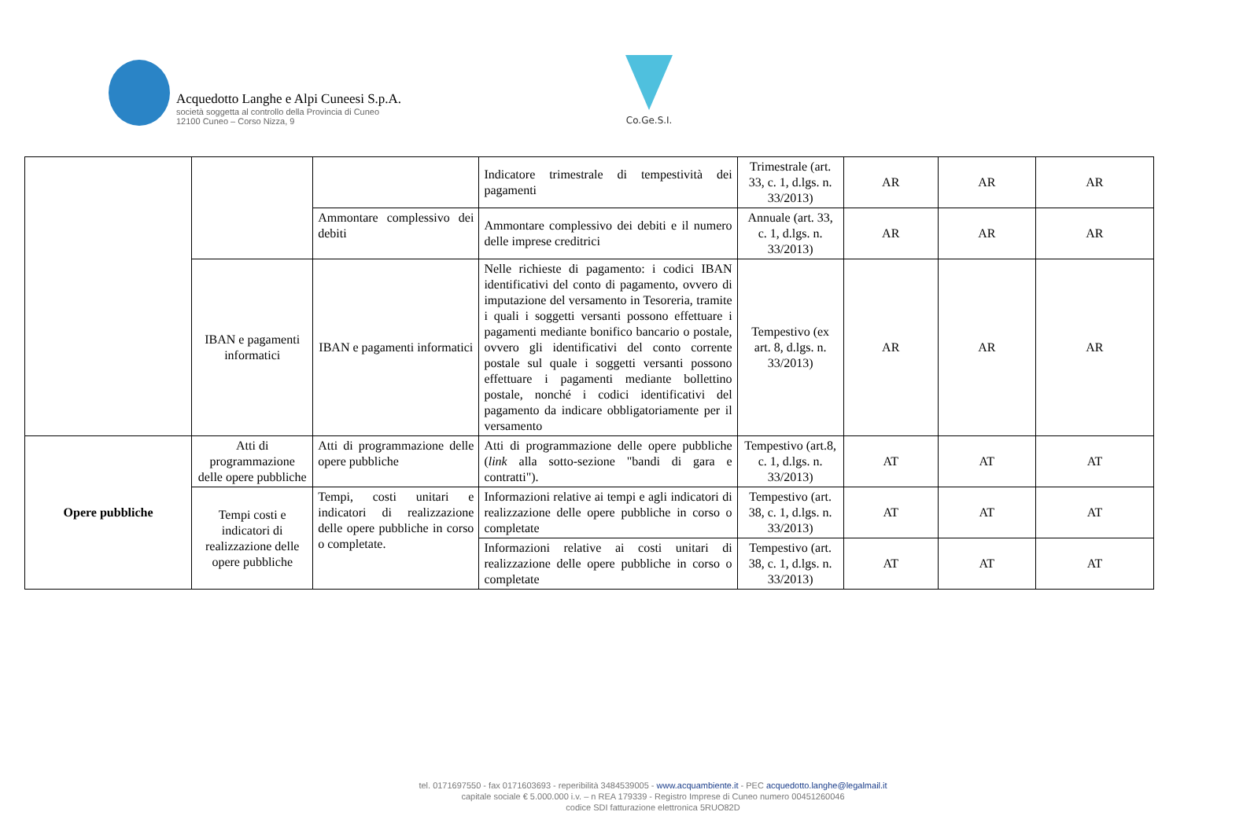Acquedotto Langhe e Alpi Cuneesi S.p.A.
società soggetta al controllo della Provincia di Cuneo
12100 Cuneo – Corso Nizza, 9
Co.Ge.S.I.
| | | | Indicatore trimestrale di tempestività dei pagamenti | Trimestrale (art. 33, c. 1, d.lgs. n. 33/2013) | AR | AR | AR |
| | | Ammontare complessivo dei debiti | Ammontare complessivo dei debiti e il numero delle imprese creditrici | Annuale (art. 33, c. 1, d.lgs. n. 33/2013) | AR | AR | AR |
| | IBAN e pagamenti informatici | IBAN e pagamenti informatici | Nelle richieste di pagamento: i codici IBAN identificativi del conto di pagamento, ovvero di imputazione del versamento in Tesoreria, tramite i quali i soggetti versanti possono effettuare i pagamenti mediante bonifico bancario o postale, ovvero gli identificativi del conto corrente postale sul quale i soggetti versanti possono effettuare i pagamenti mediante bollettino postale, nonché i codici identificativi del pagamento da indicare obbligatoriamente per il versamento | Tempestivo (ex art. 8, d.lgs. n. 33/2013) | AR | AR | AR |
| Opere pubbliche | Atti di programmazione delle opere pubbliche | Atti di programmazione delle opere pubbliche | Atti di programmazione delle opere pubbliche ( link alla sotto-sezione "bandi di gara e contratti"). | Tempestivo (art.8, c. 1, d.lgs. n. 33/2013) | AT | AT | AT |
| | Tempi costi e indicatori di realizzazione delle opere pubbliche | Tempi, costi unitari e indicatori di realizzazione delle opere pubbliche in corso o completate. | Informazioni relative ai tempi e agli indicatori di realizzazione delle opere pubbliche in corso o completate | Tempestivo (art. 38, c. 1, d.lgs. n. 33/2013) | AT | AT | AT |
| | | | Informazioni relative ai costi unitari di realizzazione delle opere pubbliche in corso o completate | Tempestivo (art. 38, c. 1, d.lgs. n. 33/2013) | AT | AT | AT |
tel. 0171697550 - fax 0171603693 - reperibilità 3484539005 - www.acquambiente.it - PEC acquedotto.langhe@legalmail.it
capitale sociale € 5.000.000 i.v. – n REA 179339 - Registro Imprese di Cuneo numero 00451260046
codice SDI fatturazione elettronica 5RUO82D